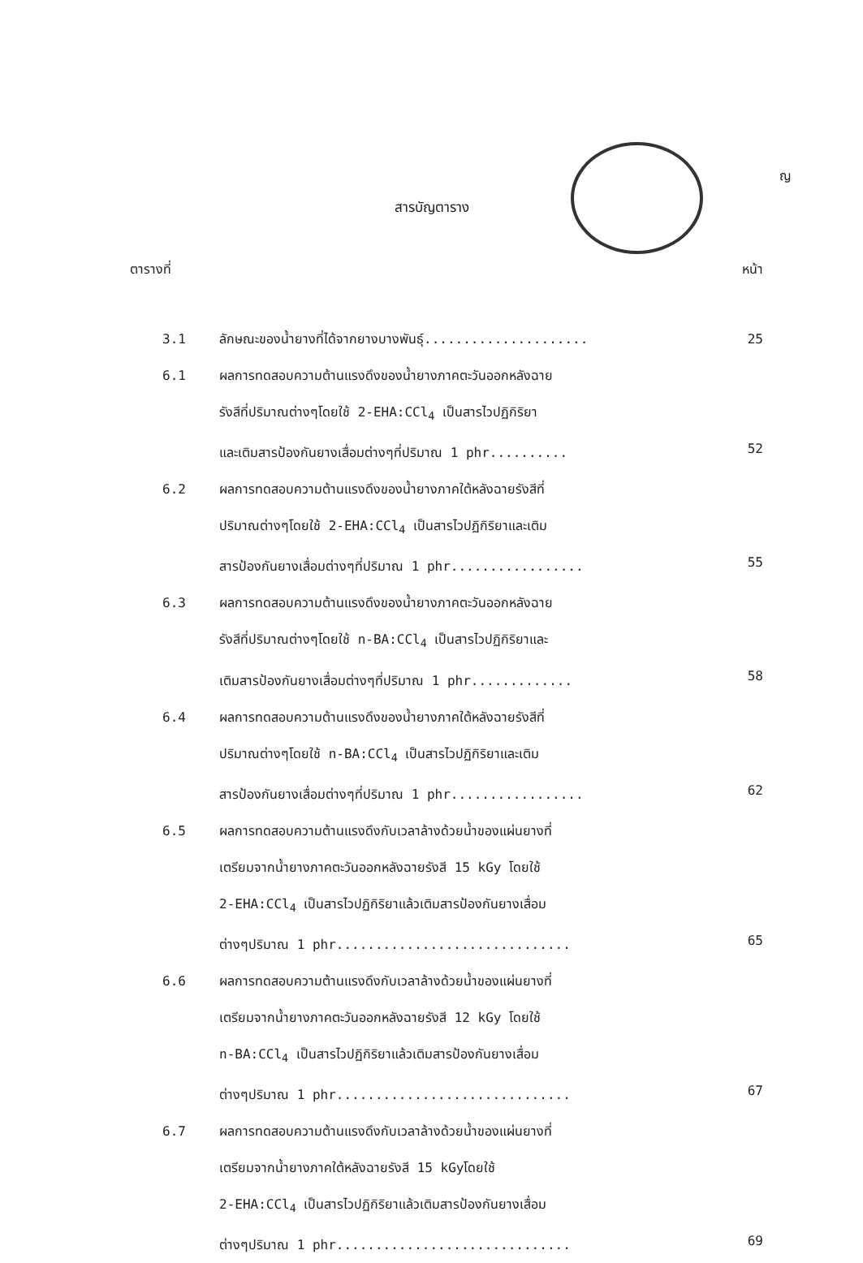ญ
สารบัญตาราง
ตารางที่ หน้า
3.1 ลักษณะของน้ำยางที่ได้จากยางบางพันธุ์..................... 25
6.1 ผลการทดสอบความต้านแรงดึงของน้ำยางภาคตะวันออกหลังฉาย
รังสีที่ปริมาณต่างๆโดยใช้ 2-EHA:CCl<sub>4</sub> เป็นสารไวปฏิกิริยา
และเติมสารป้องกันยางเสื่อมต่างๆที่ปริมาณ 1 phr..........
52
6.2 ผลการทดสอบความต้านแรงดึงของน้ำยางภาคใต้หลังฉายรังสีที่
ปริมาณต่างๆโดยใช้ 2-EHA:CCl<sub>4</sub> เป็นสารไวปฏิกิริยาและเติม
สารป้องกันยางเสื่อมต่างๆที่ปริมาณ 1 phr.................
55
6.3 ผลการทดสอบความต้านแรงดึงของน้ำยางภาคตะวันออกหลังฉาย
รังสีที่ปริมาณต่างๆโดยใช้ n-BA:CCl<sub>4</sub> เป็นสารไวปฏิกิริยาและ
เติมสารป้องกันยางเสื่อมต่างๆที่ปริมาณ 1 phr.............
58
6.4 ผลการทดสอบความต้านแรงดึงของน้ำยางภาคใต้หลังฉายรังสีที่
ปริมาณต่างๆโดยใช้ n-BA:CCl<sub>4</sub> เป็นสารไวปฏิกิริยาและเติม
สารป้องกันยางเสื่อมต่างๆที่ปริมาณ 1 phr.................
62
6.5 ผลการทดสอบความต้านแรงดึงกับเวลาล้างด้วยน้ำของแผ่นยางที่
เตรียมจากน้ำยางภาคตะวันออกหลังฉายรังสี 15 kGy โดยใช้
2-EHA:CCl<sub>4</sub> เป็นสารไวปฏิกิริยาแล้วเติมสารป้องกันยางเสื่อม
ต่างๆปริมาณ 1 phr..............................
65
6.6 ผลการทดสอบความต้านแรงดึงกับเวลาล้างด้วยน้ำของแผ่นยางที่
เตรียมจากน้ำยางภาคตะวันออกหลังฉายรังสี 12 kGy โดยใช้
n-BA:CCl<sub>4</sub> เป็นสารไวปฏิกิริยาแล้วเติมสารป้องกันยางเสื่อม
ต่างๆปริมาณ 1 phr..............................
67
6.7 ผลการทดสอบความต้านแรงดึงกับเวลาล้างด้วยน้ำของแผ่นยางที่
เตรียมจากน้ำยางภาคใต้หลังฉายรังสี 15 kGyโดยใช้
2-EHA:CCl<sub>4</sub> เป็นสารไวปฏิกิริยาแล้วเติมสารป้องกันยางเสื่อม
ต่างๆปริมาณ 1 phr..............................
69